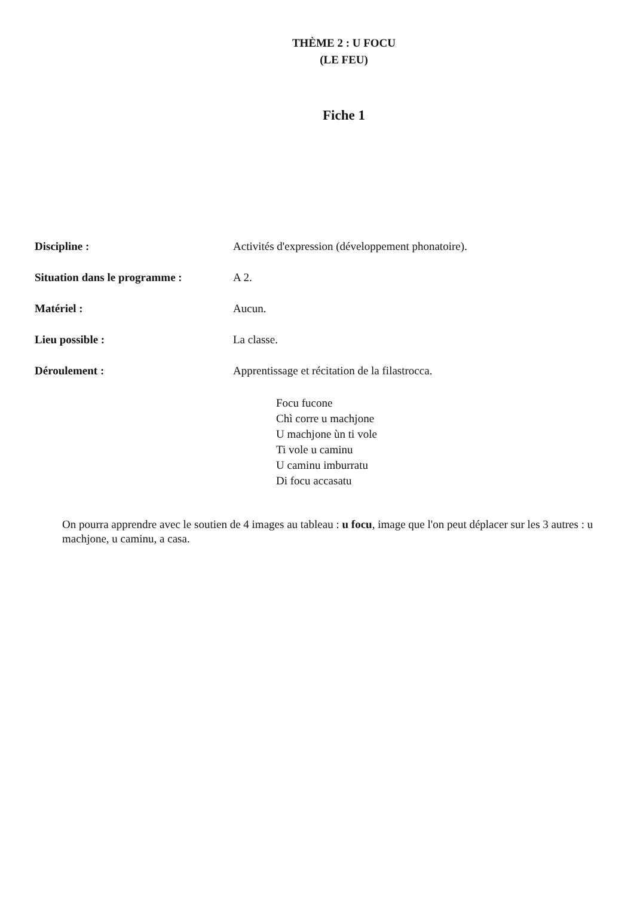THÈME 2 : U FOCU
(LE FEU)
Fiche 1
Discipline : Activités d'expression (développement phonatoire).
Situation dans le programme : A 2.
Matériel : Aucun.
Lieu possible : La classe.
Déroulement : Apprentissage et récitation de la filastrocca.
Focu fucone
Chì corre u machjone
U machjone ùn ti vole
Ti vole u caminu
U caminu imburratu
Di focu accasatu
On pourra apprendre avec le soutien de 4 images au tableau : u focu, image que l'on peut déplacer sur les 3 autres : u machjone, u caminu, a casa.